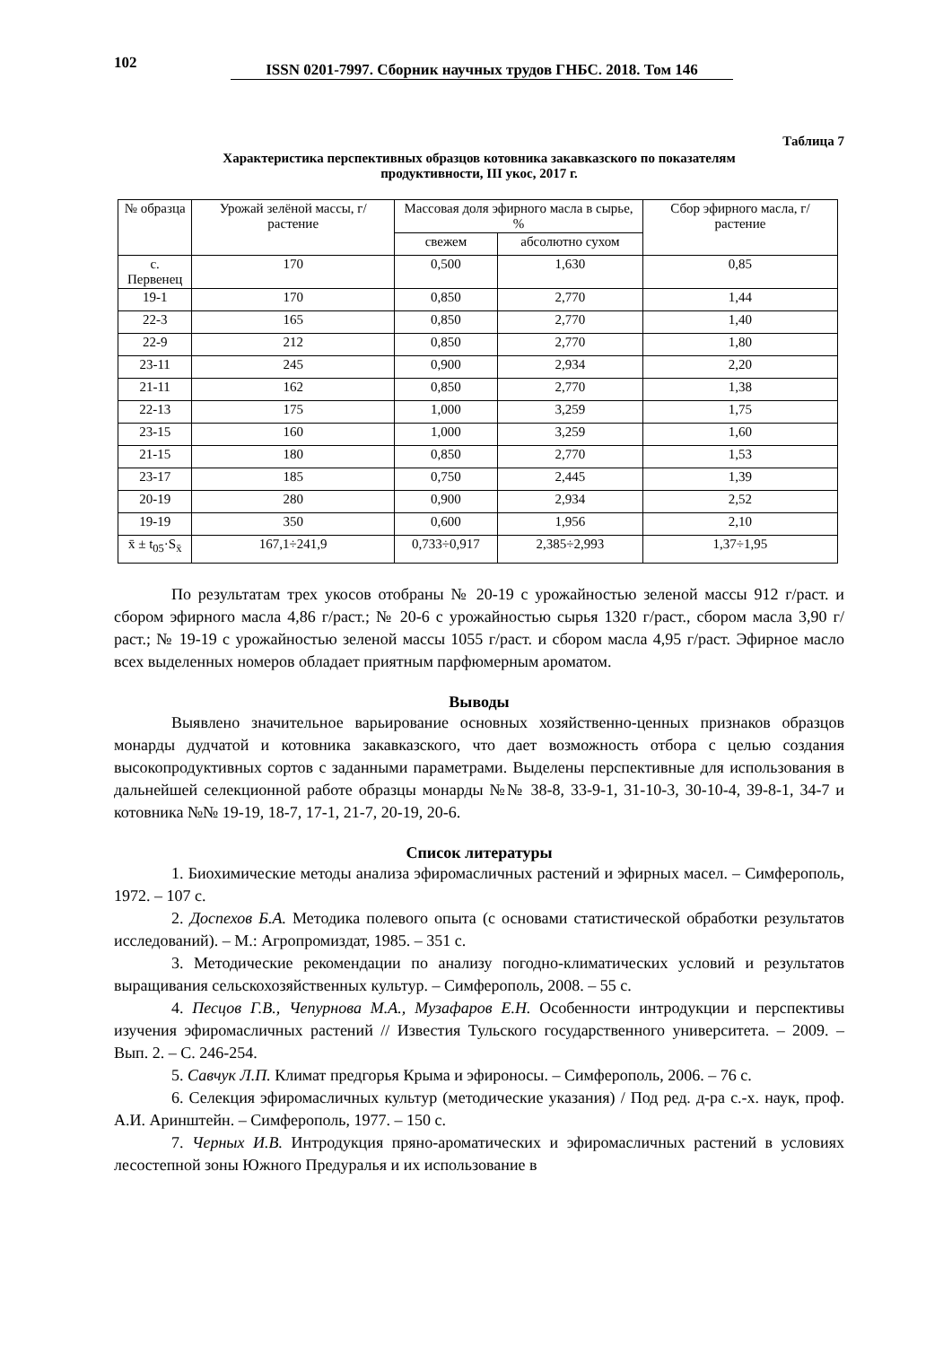102
ISSN 0201-7997. Сборник научных трудов ГНБС. 2018. Том 146
Таблица 7
Характеристика перспективных образцов котовника закавказского по показателям
продуктивности, III укос, 2017 г.
| № образца | Урожай зелёной массы, г/растение | Массовая доля эфирного масла в сырье, % | | Сбор эфирного масла, г/растение |
| --- | --- | --- | --- | --- |
| | | свежем | абсолютно сухом | |
| с. Первенец | 170 | 0,500 | 1,630 | 0,85 |
| 19-1 | 170 | 0,850 | 2,770 | 1,44 |
| 22-3 | 165 | 0,850 | 2,770 | 1,40 |
| 22-9 | 212 | 0,850 | 2,770 | 1,80 |
| 23-11 | 245 | 0,900 | 2,934 | 2,20 |
| 21-11 | 162 | 0,850 | 2,770 | 1,38 |
| 22-13 | 175 | 1,000 | 3,259 | 1,75 |
| 23-15 | 160 | 1,000 | 3,259 | 1,60 |
| 21-15 | 180 | 0,850 | 2,770 | 1,53 |
| 23-17 | 185 | 0,750 | 2,445 | 1,39 |
| 20-19 | 280 | 0,900 | 2,934 | 2,52 |
| 19-19 | 350 | 0,600 | 1,956 | 2,10 |
| x̄ ± t<sub>05</sub>·S<sub>x̄</sub> | 167,1÷241,9 | 0,733÷0,917 | 2,385÷2,993 | 1,37÷1,95 |
По результатам трех укосов отобраны № 20-19 с урожайностью зеленой массы 912 г/раст. и сбором эфирного масла 4,86 г/раст.; № 20-6 с урожайностью сырья 1320 г/раст., сбором масла 3,90 г/раст.; № 19-19 с урожайностью зеленой массы 1055 г/раст. и сбором масла 4,95 г/раст. Эфирное масло всех выделенных номеров обладает приятным парфюмерным ароматом.
Выводы
Выявлено значительное варьирование основных хозяйственно-ценных признаков образцов монарды дудчатой и котовника закавказского, что дает возможность отбора с целью создания высокопродуктивных сортов с заданными параметрами. Выделены перспективные для использования в дальнейшей селекционной работе образцы монарды №№ 38-8, 33-9-1, 31-10-3, 30-10-4, 39-8-1, 34-7 и котовника №№ 19-19, 18-7, 17-1, 21-7, 20-19, 20-6.
Список литературы
1. Биохимические методы анализа эфиромасличных растений и эфирных масел. – Симферополь, 1972. – 107 с.
2. Доспехов Б.А. Методика полевого опыта (с основами статистической обработки результатов исследований). – М.: Агропромиздат, 1985. – 351 с.
3. Методические рекомендации по анализу погодно-климатических условий и результатов выращивания сельскохозяйственных культур. – Симферополь, 2008. – 55 с.
4. Песцов Г.В., Чепурнова М.А., Музафаров Е.Н. Особенности интродукции и перспективы изучения эфиромасличных растений // Известия Тульского государственного университета. – 2009. – Вып. 2. – С. 246-254.
5. Савчук Л.П. Климат предгорья Крыма и эфироносы. – Симферополь, 2006. – 76 с.
6. Селекция эфиромасличных культур (методические указания) / Под ред. д-ра с.-х. наук, проф. А.И. Аринштейн. – Симферополь, 1977. – 150 с.
7. Черных И.В. Интродукция пряно-ароматических и эфиромасличных растений в условиях лесостепной зоны Южного Предуралья и их использование в